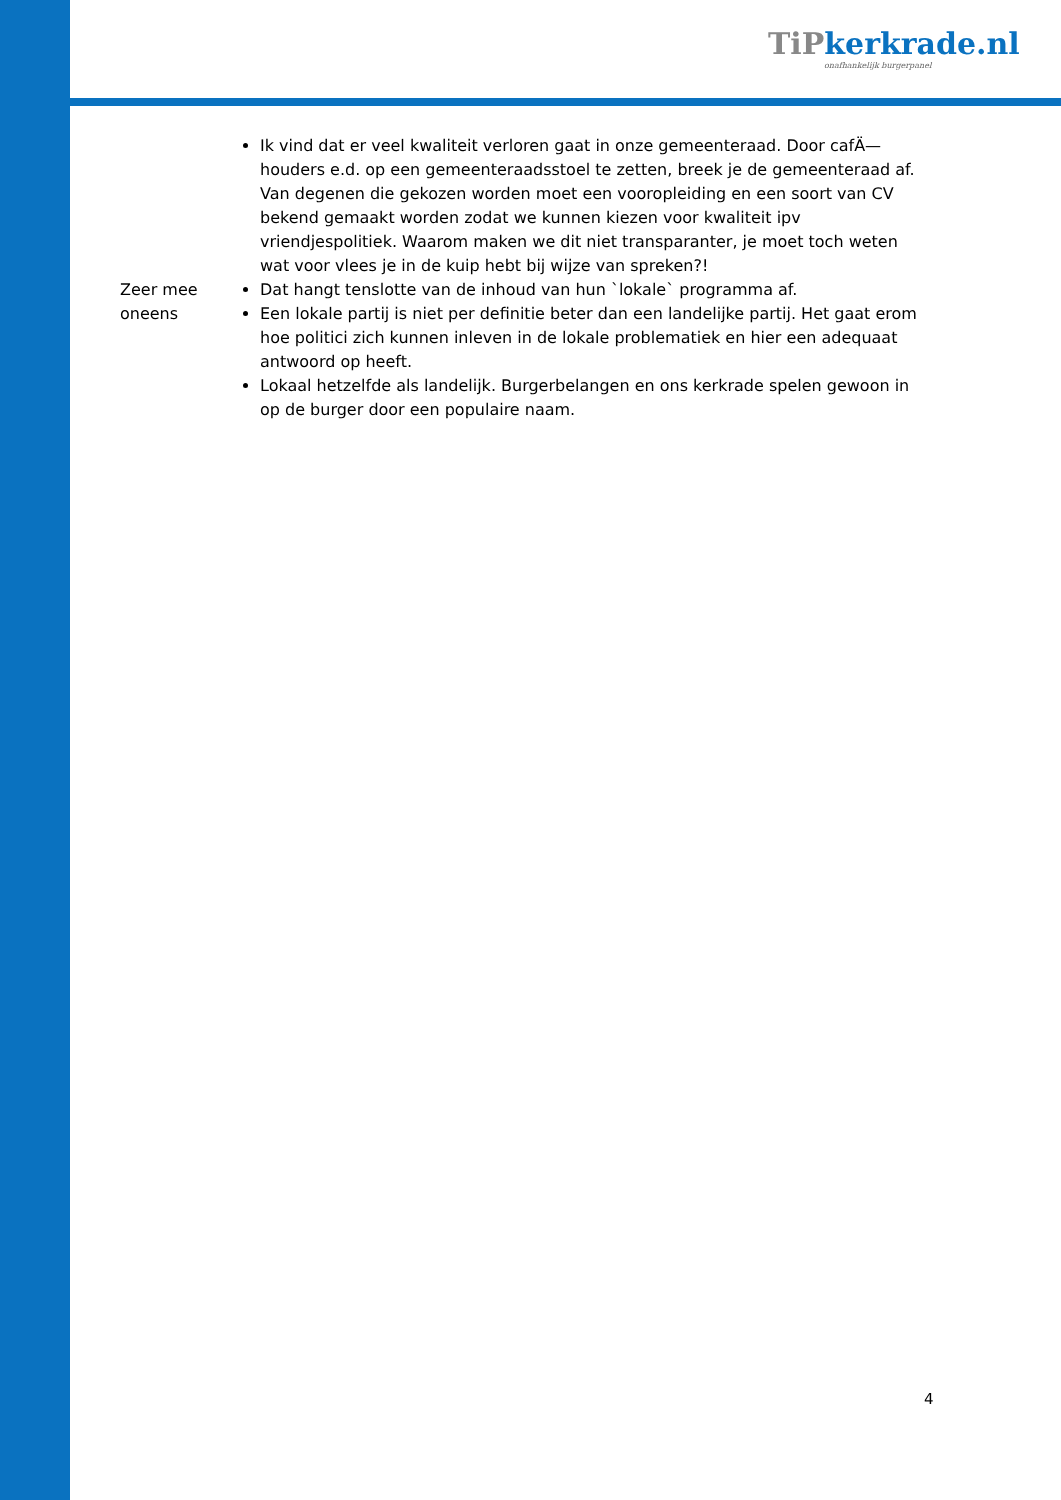TiPkerkrade.nl
onafhankelijk burgerpanel
| | Ik vind dat er veel kwaliteit verloren gaat in onze gemeenteraad. Door cafÄ— houders e.d. op een gemeenteraadsstoel te zetten, breek je de gemeenteraad af. Van degenen die gekozen worden moet een vooropleiding en een soort van CV bekend gemaakt worden zodat we kunnen kiezen voor kwaliteit ipv vriendjespolitiek. Waarom maken we dit niet transparanter, je moet toch weten wat voor vlees je in de kuip hebt bij wijze van spreken?! |
| Zeer mee oneens | Dat hangt tenslotte van de inhoud van hun `lokale` programma af. Een lokale partij is niet per definitie beter dan een landelijke partij. Het gaat erom hoe politici zich kunnen inleven in de lokale problematiek en hier een adequaat antwoord op heeft. Lokaal hetzelfde als landelijk. Burgerbelangen en ons kerkrade spelen gewoon in op de burger door een populaire naam. |
4